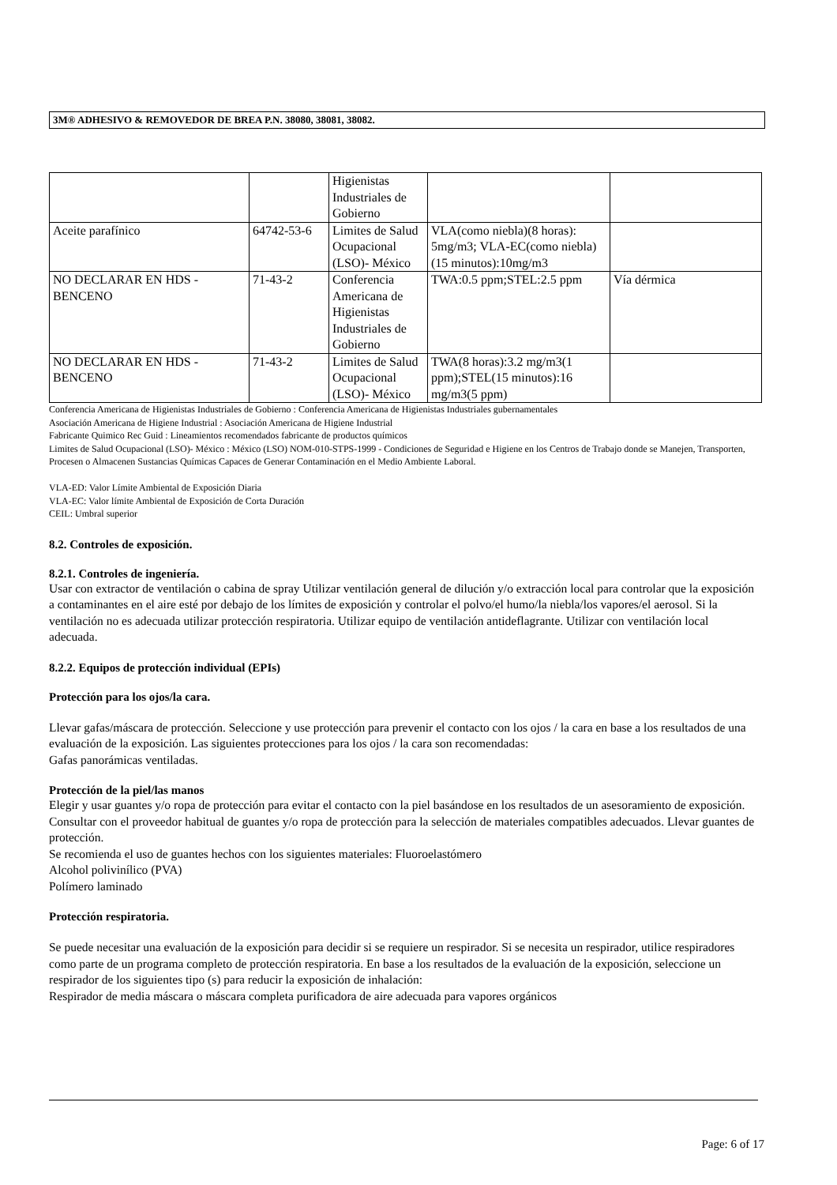3M® ADHESIVO & REMOVEDOR DE BREA P.N. 38080, 38081, 38082.
| | | Higienistas Industriales de Gobierno | | |
| Aceite parafínico | 64742-53-6 | Limites de Salud Ocupacional (LSO)- México | VLA(como niebla)(8 horas): 5mg/m3; VLA-EC(como niebla)(15 minutos):10mg/m3 | |
| NO DECLARAR EN HDS - BENCENO | 71-43-2 | Conferencia Americana de Higienistas Industriales de Gobierno | TWA:0.5 ppm;STEL:2.5 ppm | Vía dérmica |
| NO DECLARAR EN HDS - BENCENO | 71-43-2 | Limites de Salud Ocupacional (LSO)- México | TWA(8 horas):3.2 mg/m3(1 ppm);STEL(15 minutos):16 mg/m3(5 ppm) | |
Conferencia Americana de Higienistas Industriales de Gobierno : Conferencia Americana de Higienistas Industriales gubernamentales
Asociación Americana de Higiene Industrial : Asociación Americana de Higiene Industrial
Fabricante Quimico Rec Guid : Lineamientos recomendados fabricante de productos químicos
Limites de Salud Ocupacional (LSO)- México : México (LSO) NOM-010-STPS-1999 - Condiciones de Seguridad e Higiene en los Centros de Trabajo donde se Manejen, Transporten, Procesen o Almacenen Sustancias Químicas Capaces de Generar Contaminación en el Medio Ambiente Laboral.
VLA-ED: Valor Límite Ambiental de Exposición Diaria
VLA-EC: Valor límite Ambiental de Exposición de Corta Duración
CEIL: Umbral superior
8.2. Controles de exposición.
8.2.1. Controles de ingeniería.
Usar con extractor de ventilación o cabina de spray Utilizar ventilación general de dilución y/o extracción local para controlar que la exposición a contaminantes en el aire esté por debajo de los límites de exposición y controlar el polvo/el humo/la niebla/los vapores/el aerosol. Si la ventilación no es adecuada utilizar protección respiratoria. Utilizar equipo de ventilación antideflagrante. Utilizar con ventilación local adecuada.
8.2.2. Equipos de protección individual (EPIs)
Protección para los ojos/la cara.
Llevar gafas/máscara de protección. Seleccione y use protección para prevenir el contacto con los ojos / la cara en base a los resultados de una evaluación de la exposición. Las siguientes protecciones para los ojos / la cara son recomendadas:
Gafas panorámicas ventiladas.
Protección de la piel/las manos
Elegir y usar guantes y/o ropa de protección para evitar el contacto con la piel basándose en los resultados de un asesoramiento de exposición. Consultar con el proveedor habitual de guantes y/o ropa de protección para la selección de materiales compatibles adecuados. Llevar guantes de protección.
Se recomienda el uso de guantes hechos con los siguientes materiales: Fluoroelastómero
Alcohol polivinílico (PVA)
Polímero laminado
Protección respiratoria.
Se puede necesitar una evaluación de la exposición para decidir si se requiere un respirador. Si se necesita un respirador, utilice respiradores como parte de un programa completo de protección respiratoria. En base a los resultados de la evaluación de la exposición, seleccione un respirador de los siguientes tipo (s) para reducir la exposición de inhalación:
Respirador de media máscara o máscara completa purificadora de aire adecuada para vapores orgánicos
Page: 6 of 17